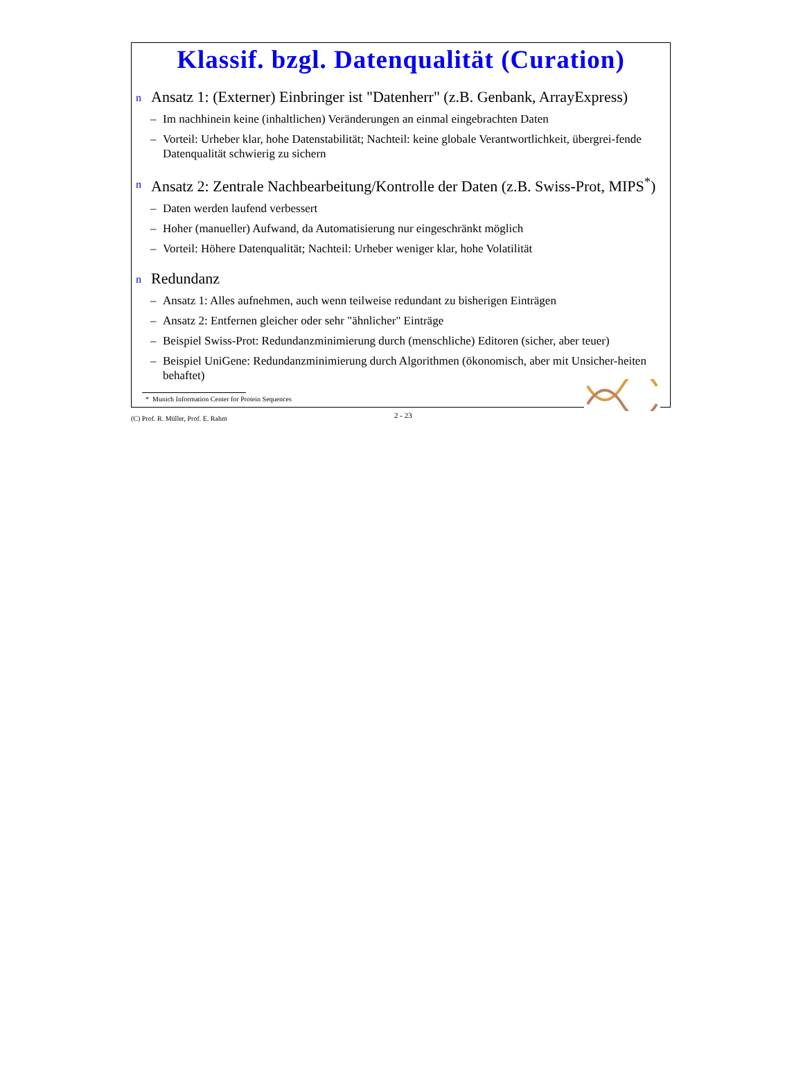Klassif. bzgl. Datenqualität (Curation)
n Ansatz 1: (Externer) Einbringer ist "Datenherr" (z.B. Genbank, ArrayExpress)
– Im nachhinein keine (inhaltlichen) Veränderungen an einmal eingebrachten Daten
– Vorteil: Urheber klar, hohe Datenstabilität; Nachteil: keine globale Verantwortlichkeit, übergrei-fende Datenqualität schwierig zu sichern
n Ansatz 2: Zentrale Nachbearbeitung/Kontrolle der Daten (z.B. Swiss-Prot, MIPS<sup>*</sup>)
– Daten werden laufend verbessert
– Hoher (manueller) Aufwand, da Automatisierung nur eingeschränkt möglich
– Vorteil: Höhere Datenqualität; Nachteil: Urheber weniger klar, hohe Volatilität
n Redundanz
– Ansatz 1: Alles aufnehmen, auch wenn teilweise redundant zu bisherigen Einträgen
– Ansatz 2: Entfernen gleicher oder sehr "ähnlicher" Einträge
– Beispiel Swiss-Prot: Redundanzminimierung durch (menschliche) Editoren (sicher, aber teuer)
– Beispiel UniGene: Redundanzminimierung durch Algorithmen (ökonomisch, aber mit Unsicher-heiten behaftet)
* Munich Information Center for Protein Sequences
(C) Prof. R. Müller, Prof. E. Rahm 2 - 23